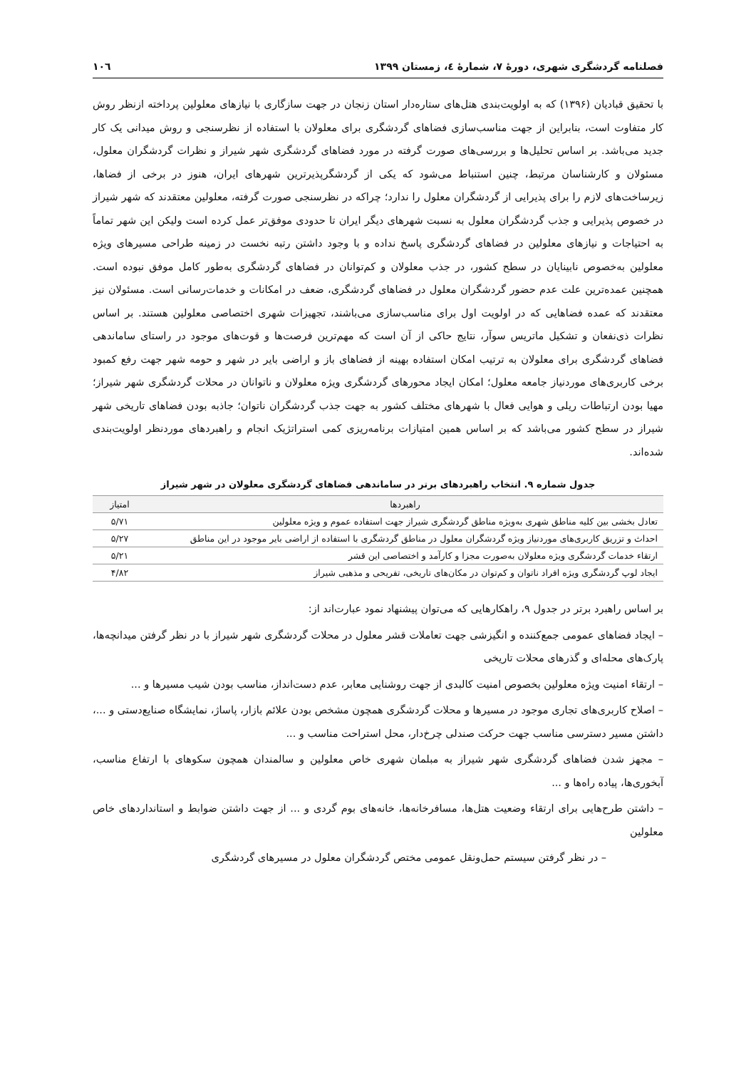فصلنامه گردشگری شهری، دورۀ ۷، شمارۀ ٤، زمستان ۱۳۹۹ ۱۰٦
با تحقیق قبادیان (۱۳۹۶) که به اولویت‌بندی هتل‌های ستاره‌دار استان زنجان در جهت سازگاری با نیازهای معلولین پرداخته ازنظر روش کار متفاوت است، بنابراین از جهت مناسب‌سازی فضاهای گردشگری برای معلولان با استفاده از نظرسنجی و روش میدانی یک کار جدید می‌باشد. بر اساس تحلیل‌ها و بررسی‌های صورت گرفته در مورد فضاهای گردشگری شهر شیراز و نظرات گردشگران معلول، مسئولان و کارشناسان مرتبط، چنین استنباط می‌شود که یکی از گردشگرپذیرترین شهرهای ایران، هنوز در برخی از فضاها، زیرساخت‌های لازم را برای پذیرایی از گردشگران معلول را ندارد؛ چراکه در نظرسنجی صورت گرفته، معلولین معتقدند که شهر شیراز در خصوص پذیرایی و جذب گردشگران معلول به نسبت شهرهای دیگر ایران تا حدودی موفق‌تر عمل کرده است ولیکن این شهر تماماً به احتیاجات و نیازهای معلولین در فضاهای گردشگری پاسخ نداده و با وجود داشتن رتبه نخست در زمینه طراحی مسیرهای ویژه معلولین به‌خصوص نابینایان در سطح کشور، در جذب معلولان و کم‌توانان در فضاهای گردشگری به‌طور کامل موفق نبوده است. همچنین عمده‌ترین علت عدم حضور گردشگران معلول در فضاهای گردشگری، ضعف در امکانات و خدمات‌رسانی است. مسئولان نیز معتقدند که عمده فضاهایی که در اولویت اول برای مناسب‌سازی می‌باشند، تجهیزات شهری اختصاصی معلولین هستند. بر اساس نظرات ذی‌نفعان و تشکیل ماتریس سوآر، نتایج حاکی از آن است که مهم‌ترین فرصت‌ها و قوت‌های موجود در راستای ساماندهی فضاهای گردشگری برای معلولان به ترتیب امکان استفاده بهینه از فضاهای باز و اراضی بایر در شهر و حومه شهر جهت رفع کمبود برخی کاربری‌های موردنیاز جامعه معلول؛ امکان ایجاد محورهای گردشگری ویژه معلولان و ناتوانان در محلات گردشگری شهر شیراز؛ مهیا بودن ارتباطات ریلی و هوایی فعال با شهرهای مختلف کشور به جهت جذب گردشگران ناتوان؛ جاذبه بودن فضاهای تاریخی شهر شیراز در سطح کشور می‌باشد که بر اساس همین امتیازات برنامه‌ریزی کمی استراتژیک انجام و راهبردهای موردنظر اولویت‌بندی شده‌اند.
جدول شماره ۹. انتخاب راهبردهای برتر در ساماندهی فضاهای گردشگری معلولان در شهر شیراز
| راهبردها | امتیاز |
| --- | --- |
| تعادل بخشی بین کلیه مناطق شهری به‌ویژه مناطق گردشگری شیراز جهت استفاده عموم و ویژه معلولین | ۵/۷۱ |
| احداث و تزریق کاربری‌های موردنیاز ویژه گردشگران معلول در مناطق گردشگری با استفاده از اراضی بایر موجود در این مناطق | ۵/۲۷ |
| ارتقاء خدمات گردشگری ویژه معلولان به‌صورت مجزا و کارآمد و اختصاصی این قشر | ۵/۲۱ |
| ایجاد لوپ گردشگری ویژه افراد ناتوان و کم‌توان در مکان‌های تاریخی، تفریحی و مذهبی شیراز | ۴/۸۲ |
بر اساس راهبرد برتر در جدول ۹، راهکارهایی که می‌توان پیشنهاد نمود عبارت‌اند از:
– ایجاد فضاهای عمومی جمع‌کننده و انگیزشی جهت تعاملات قشر معلول در محلات گردشگری شهر شیراز با در نظر گرفتن میدانچه‌ها، پارک‌های محله‌ای و گذرهای محلات تاریخی
– ارتقاء امنیت ویژه معلولین بخصوص امنیت کالبدی از جهت روشنایی معابر، عدم دست‌انداز، مناسب بودن شیب مسیرها و ...
– اصلاح کاربری‌های تجاری موجود در مسیرها و محلات گردشگری همچون مشخص بودن علائم بازار، پاساژ، نمایشگاه صنایع‌دستی و ...، داشتن مسیر دسترسی مناسب جهت حرکت صندلی چرخ‌دار، محل استراحت مناسب و ...
– مجهز شدن فضاهای گردشگری شهر شیراز به مبلمان شهری خاص معلولین و سالمندان همچون سکوهای با ارتفاع مناسب، آبخوری‌ها، پیاده راه‌ها و ...
– داشتن طرح‌هایی برای ارتقاء وضعیت هتل‌ها، مسافرخانه‌ها، خانه‌های بوم گردی و ... از جهت داشتن ضوابط و استانداردهای خاص معلولین
– در نظر گرفتن سیستم حمل‌ونقل عمومی مختص گردشگران معلول در مسیرهای گردشگری